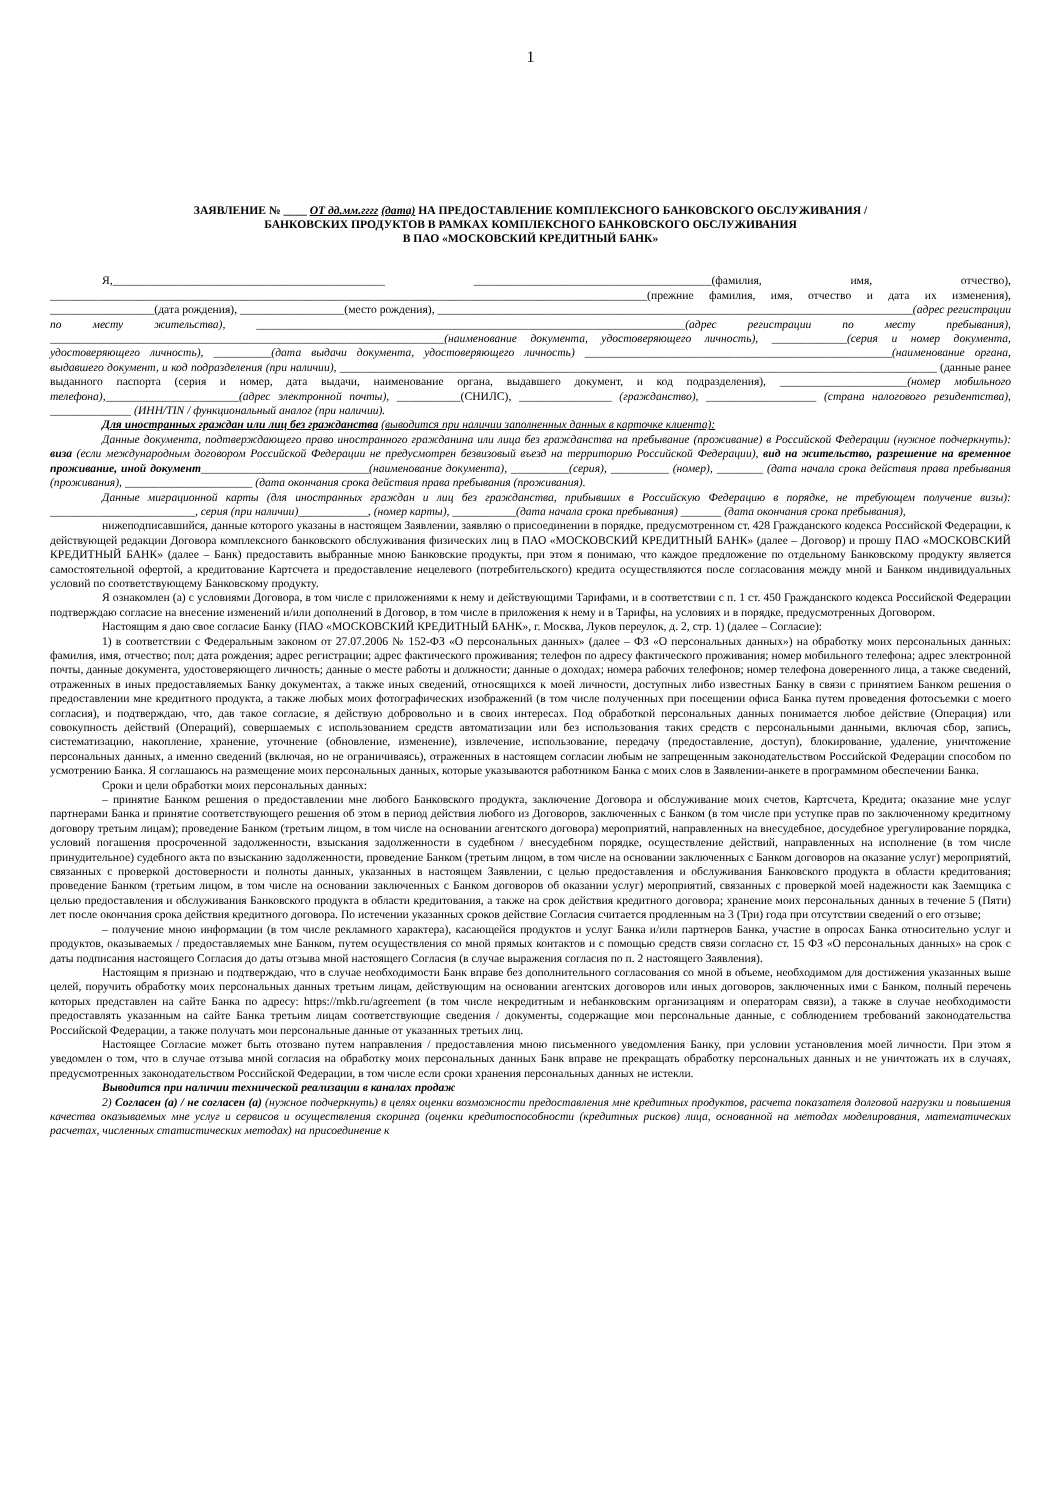1
ЗАЯВЛЕНИЕ № ____ ОТ дд.мм.гггг (дата) НА ПРЕДОСТАВЛЕНИЕ КОМПЛЕКСНОГО БАНКОВСКОГО ОБСЛУЖИВАНИЯ /
БАНКОВСКИХ ПРОДУКТОВ В РАМКАХ КОМПЛЕКСНОГО БАНКОВСКОГО ОБСЛУЖИВАНИЯ
В ПАО «МОСКОВСКИЙ КРЕДИТНЫЙ БАНК»
Я,_______________________________________________ _________________________________________(фамилия, имя, отчество), _______________________________________________________________________________________________________(прежние фамилия, имя, отчество и дата их изменения), __________________(дата рождения), __________________(место рождения), __________________________________________________________________________________(адрес регистрации по месту жительства), __________________________________________________________________________(адрес регистрации по месту пребывания), ____________________________________________________________________(наименование документа, удостоверяющего личность), _____________(серия и номер документа, удостоверяющего личность), __________(дата выдачи документа, удостоверяющего личность) _____________________________________________________(наименование органа, выдавшего документ, и код подразделения (при наличии), _______________________________________________________________________________________________________ (данные ранее выданного паспорта (серия и номер, дата выдачи, наименование органа, выдавшего документ, и код подразделения), ______________________(номер мобильного телефона),_______________________(адрес электронной почты), ___________(СНИЛС), ________________ (гражданство), ___________________ (страна налогового резидентства), ______________ (ИНН/TIN / функциональный аналог (при наличии).
Для иностранных граждан или лиц без гражданства (выводится при наличии заполненных данных в карточке клиента):
Данные документа, подтверждающего право иностранного гражданина или лица без гражданства на пребывание (проживание) в Российской Федерации (нужное подчеркнуть): виза (если международным договором Российской Федерации не предусмотрен безвизовый въезд на территорию Российской Федерации), вид на жительство, разрешение на временное проживание, иной документ_____________________________(наименование документа), __________(серия), __________ (номер), ________ (дата начала срока действия права пребывания (проживания), ______________________ (дата окончания срока действия права пребывания (проживания).
Данные миграционной карты (для иностранных граждан и лиц без гражданства, прибывших в Российскую Федерацию в порядке, не требующем получение визы): _________________________, серия (при наличии)____________, (номер карты), ___________(дата начала срока пребывания) _______ (дата окончания срока пребывания),
нижеподписавшийся, данные которого указаны в настоящем Заявлении, заявляю о присоединении в порядке, предусмотренном ст. 428 Гражданского кодекса Российской Федерации, к действующей редакции Договора комплексного банковского обслуживания физических лиц в ПАО «МОСКОВСКИЙ КРЕДИТНЫЙ БАНК» (далее – Договор) и прошу ПАО «МОСКОВСКИЙ КРЕДИТНЫЙ БАНК» (далее – Банк) предоставить выбранные мною Банковские продукты, при этом я понимаю, что каждое предложение по отдельному Банковскому продукту является самостоятельной офертой, а кредитование Картсчета и предоставление нецелевого (потребительского) кредита осуществляются после согласования между мной и Банком индивидуальных условий по соответствующему Банковскому продукту.
Я ознакомлен (а) с условиями Договора, в том числе с приложениями к нему и действующими Тарифами, и в соответствии с п. 1 ст. 450 Гражданского кодекса Российской Федерации подтверждаю согласие на внесение изменений и/или дополнений в Договор, в том числе в приложения к нему и в Тарифы, на условиях и в порядке, предусмотренных Договором.
Настоящим я даю свое согласие Банку (ПАО «МОСКОВСКИЙ КРЕДИТНЫЙ БАНК», г. Москва, Луков переулок, д. 2, стр. 1) (далее – Согласие):
1) в соответствии с Федеральным законом от 27.07.2006 № 152-ФЗ «О персональных данных» (далее – ФЗ «О персональных данных») на обработку моих персональных данных: фамилия, имя, отчество; пол; дата рождения; адрес регистрации; адрес фактического проживания; телефон по адресу фактического проживания; номер мобильного телефона; адрес электронной почты, данные документа, удостоверяющего личность; данные о месте работы и должности; данные о доходах; номера рабочих телефонов; номер телефона доверенного лица, а также сведений, отраженных в иных предоставляемых Банку документах, а также иных сведений, относящихся к моей личности, доступных либо известных Банку в связи с принятием Банком решения о предоставлении мне кредитного продукта, а также любых моих фотографических изображений (в том числе полученных при посещении офиса Банка путем проведения фотосъемки с моего согласия), и подтверждаю, что, дав такое согласие, я действую добровольно и в своих интересах. Под обработкой персональных данных понимается любое действие (Операция) или совокупность действий (Операций), совершаемых с использованием средств автоматизации или без использования таких средств с персональными данными, включая сбор, запись, систематизацию, накопление, хранение, уточнение (обновление, изменение), извлечение, использование, передачу (предоставление, доступ), блокирование, удаление, уничтожение персональных данных, а именно сведений (включая, но не ограничиваясь), отраженных в настоящем согласии любым не запрещенным законодательством Российской Федерации способом по усмотрению Банка. Я соглашаюсь на размещение моих персональных данных, которые указываются работником Банка с моих слов в Заявлении-анкете в программном обеспечении Банка.
Сроки и цели обработки моих персональных данных:
– принятие Банком решения о предоставлении мне любого Банковского продукта, заключение Договора и обслуживание моих счетов, Картсчета, Кредита; оказание мне услуг партнерами Банка и принятие соответствующего решения об этом в период действия любого из Договоров, заключенных с Банком (в том числе при уступке прав по заключенному кредитному договору третьим лицам); проведение Банком (третьим лицом, в том числе на основании агентского договора) мероприятий, направленных на внесудебное, досудебное урегулирование порядка, условий погашения просроченной задолженности, взыскания задолженности в судебном / внесудебном порядке, осуществление действий, направленных на исполнение (в том числе принудительное) судебного акта по взысканию задолженности, проведение Банком (третьим лицом, в том числе на основании заключенных с Банком договоров на оказание услуг) мероприятий, связанных с проверкой достоверности и полноты данных, указанных в настоящем Заявлении, с целью предоставления и обслуживания Банковского продукта в области кредитования; проведение Банком (третьим лицом, в том числе на основании заключенных с Банком договоров об оказании услуг) мероприятий, связанных с проверкой моей надежности как Заемщика с целью предоставления и обслуживания Банковского продукта в области кредитования, а также на срок действия кредитного договора; хранение моих персональных данных в течение 5 (Пяти) лет после окончания срока действия кредитного договора. По истечении указанных сроков действие Согласия считается продленным на 3 (Три) года при отсутствии сведений о его отзыве;
– получение мною информации (в том числе рекламного характера), касающейся продуктов и услуг Банка и/или партнеров Банка, участие в опросах Банка относительно услуг и продуктов, оказываемых / предоставляемых мне Банком, путем осуществления со мной прямых контактов и с помощью средств связи согласно ст. 15 ФЗ «О персональных данных» на срок с даты подписания настоящего Согласия до даты отзыва мной настоящего Согласия (в случае выражения согласия по п. 2 настоящего Заявления).
Настоящим я признаю и подтверждаю, что в случае необходимости Банк вправе без дополнительного согласования со мной в объеме, необходимом для достижения указанных выше целей, поручить обработку моих персональных данных третьим лицам, действующим на основании агентских договоров или иных договоров, заключенных ими с Банком, полный перечень которых представлен на сайте Банка по адресу: https://mkb.ru/agreement (в том числе некредитным и небанковским организациям и операторам связи), а также в случае необходимости предоставлять указанным на сайте Банка третьим лицам соответствующие сведения / документы, содержащие мои персональные данные, с соблюдением требований законодательства Российской Федерации, а также получать мои персональные данные от указанных третьих лиц.
Настоящее Согласие может быть отозвано путем направления / предоставления мною письменного уведомления Банку, при условии установления моей личности. При этом я уведомлен о том, что в случае отзыва мной согласия на обработку моих персональных данных Банк вправе не прекращать обработку персональных данных и не уничтожать их в случаях, предусмотренных законодательством Российской Федерации, в том числе если сроки хранения персональных данных не истекли.
Выводится при наличии технической реализации в каналах продаж
2) Согласен (а) / не согласен (а) (нужное подчеркнуть) в целях оценки возможности предоставления мне кредитных продуктов, расчета показателя долговой нагрузки и повышения качества оказываемых мне услуг и сервисов и осуществления скоринга (оценки кредитоспособности (кредитных рисков) лица, основанной на методах моделирования, математических расчетах, численных статистических методах) на присоединение к